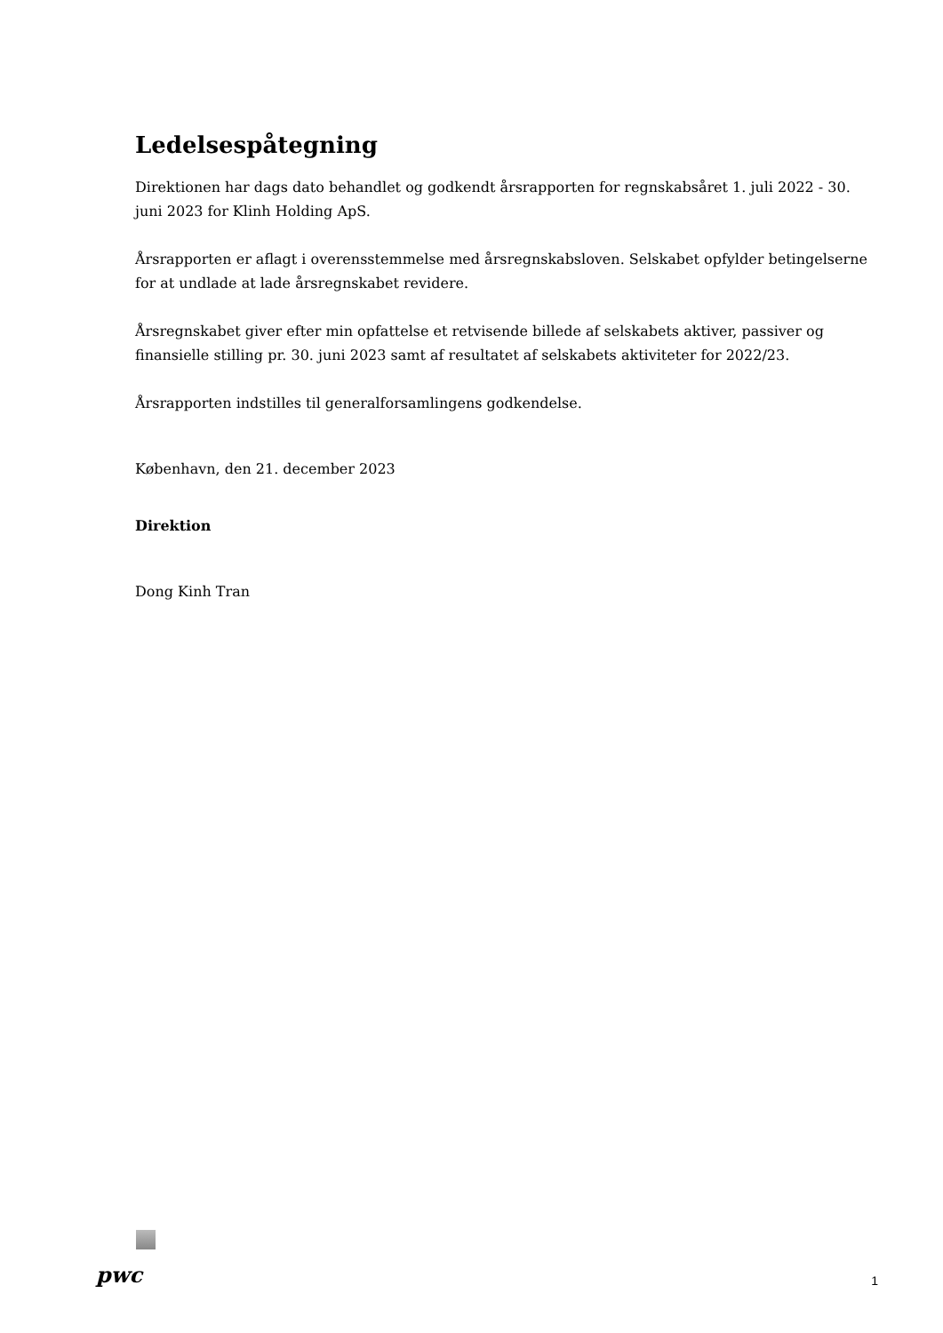Ledelsespåtegning
Direktionen har dags dato behandlet og godkendt årsrapporten for regnskabsåret 1. juli 2022 - 30. juni 2023 for Klinh Holding ApS.
Årsrapporten er aflagt i overensstemmelse med årsregnskabsloven. Selskabet opfylder betingelserne for at undlade at lade årsregnskabet revidere.
Årsregnskabet giver efter min opfattelse et retvisende billede af selskabets aktiver, passiver og finansielle stilling pr. 30. juni 2023 samt af resultatet af selskabets aktiviteter for 2022/23.
Årsrapporten indstilles til generalforsamlingens godkendelse.
København, den 21. december 2023
Direktion
Dong Kinh Tran
pwc
1